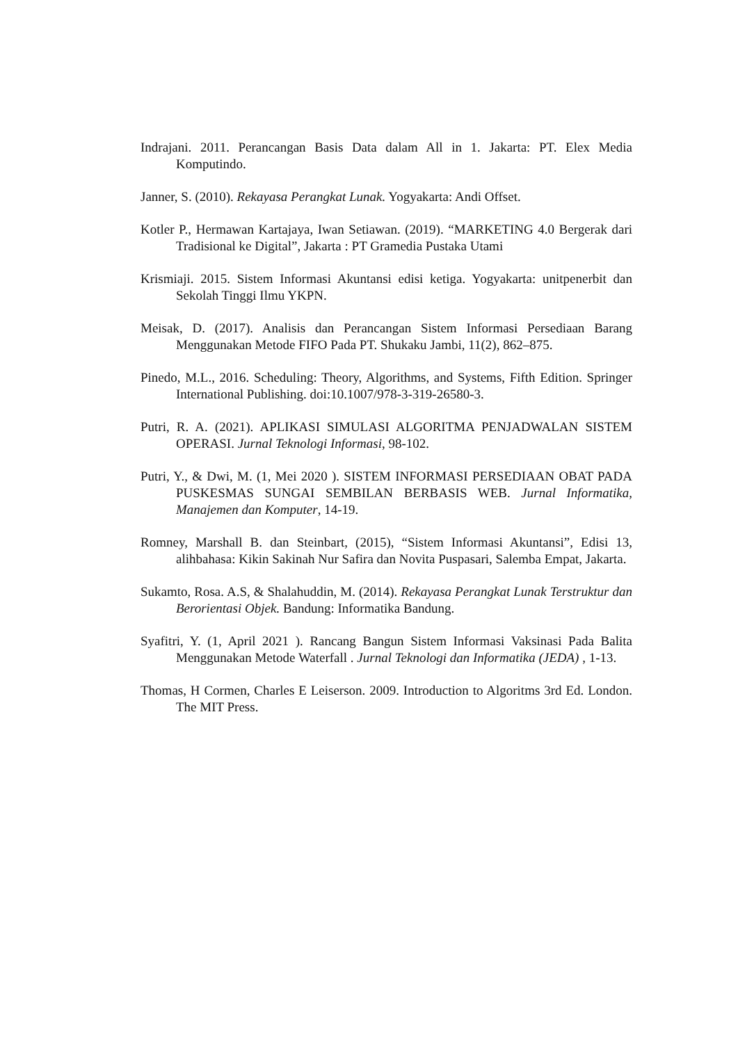Indrajani. 2011. Perancangan Basis Data dalam All in 1. Jakarta: PT. Elex Media Komputindo.
Janner, S. (2010). Rekayasa Perangkat Lunak. Yogyakarta: Andi Offset.
Kotler P., Hermawan Kartajaya, Iwan Setiawan. (2019). “MARKETING 4.0 Bergerak dari Tradisional ke Digital”, Jakarta : PT Gramedia Pustaka Utami
Krismiaji. 2015. Sistem Informasi Akuntansi edisi ketiga. Yogyakarta: unitpenerbit dan Sekolah Tinggi Ilmu YKPN.
Meisak, D. (2017). Analisis dan Perancangan Sistem Informasi Persediaan Barang Menggunakan Metode FIFO Pada PT. Shukaku Jambi, 11(2), 862–875.
Pinedo, M.L., 2016. Scheduling: Theory, Algorithms, and Systems, Fifth Edition. Springer International Publishing. doi:10.1007/978-3-319-26580-3.
Putri, R. A. (2021). APLIKASI SIMULASI ALGORITMA PENJADWALAN SISTEM OPERASI. Jurnal Teknologi Informasi, 98-102.
Putri, Y., & Dwi, M. (1, Mei 2020 ). SISTEM INFORMASI PERSEDIAAN OBAT PADA PUSKESMAS SUNGAI SEMBILAN BERBASIS WEB. Jurnal Informatika, Manajemen dan Komputer, 14-19.
Romney, Marshall B. dan Steinbart, (2015), “Sistem Informasi Akuntansi”, Edisi 13, alihbahasa: Kikin Sakinah Nur Safira dan Novita Puspasari, Salemba Empat, Jakarta.
Sukamto, Rosa. A.S, & Shalahuddin, M. (2014). Rekayasa Perangkat Lunak Terstruktur dan Berorientasi Objek. Bandung: Informatika Bandung.
Syafitri, Y. (1, April 2021 ). Rancang Bangun Sistem Informasi Vaksinasi Pada Balita Menggunakan Metode Waterfall . Jurnal Teknologi dan Informatika (JEDA) , 1-13.
Thomas, H Cormen, Charles E Leiserson. 2009. Introduction to Algoritms 3rd Ed. London. The MIT Press.